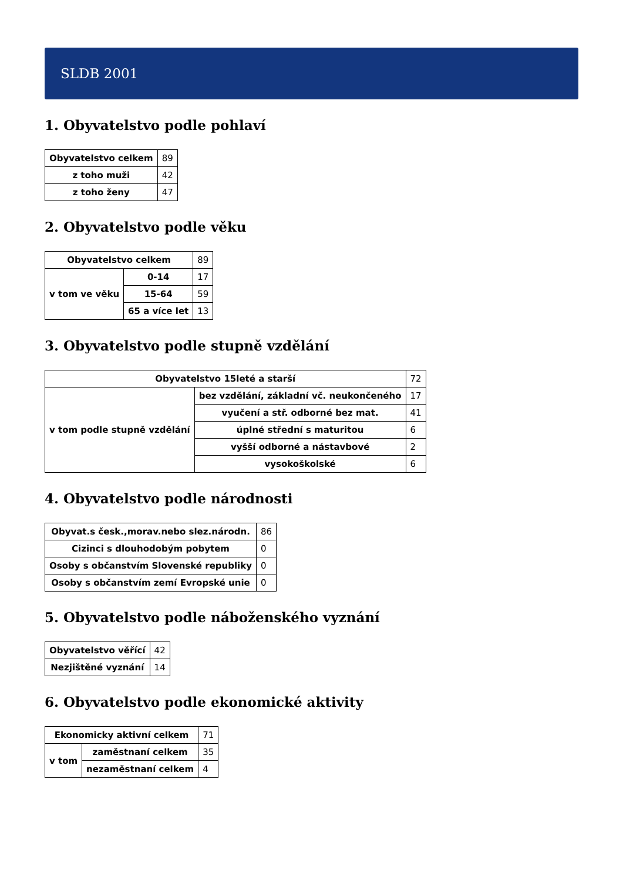SLDB 2001
1. Obyvatelstvo podle pohlaví
| Obyvatelstvo celkem | 89 |
| z toho muži | 42 |
| z toho ženy | 47 |
2. Obyvatelstvo podle věku
| Obyvatelstvo celkem | | 89 |
| v tom ve věku | 0-14 | 17 |
| | 15-64 | 59 |
| | 65 a více let | 13 |
3. Obyvatelstvo podle stupně vzdělání
| Obyvatelstvo 15leté a starší | | 72 |
| v tom podle stupně vzdělání | bez vzdělání, základní vč. neukončeného | 17 |
| | vyučení a stř. odborné bez mat. | 41 |
| | úplné střední s maturitou | 6 |
| | vyšší odborné a nástavbové | 2 |
| | vysokoškolské | 6 |
4. Obyvatelstvo podle národnosti
| Obyvat.s česk.,morav.nebo slez.národn. | 86 |
| Cizinci s dlouhodobým pobytem | 0 |
| Osoby s občanstvím Slovenské republiky | 0 |
| Osoby s občanstvím zemí Evropské unie | 0 |
5. Obyvatelstvo podle náboženského vyznání
| Obyvatelstvo věřící | 42 |
| Nezjištěné vyznání | 14 |
6. Obyvatelstvo podle ekonomické aktivity
| Ekonomicky aktivní celkem | | 71 |
| v tom | zaměstnaní celkem | 35 |
| | nezaměstnaní celkem | 4 |